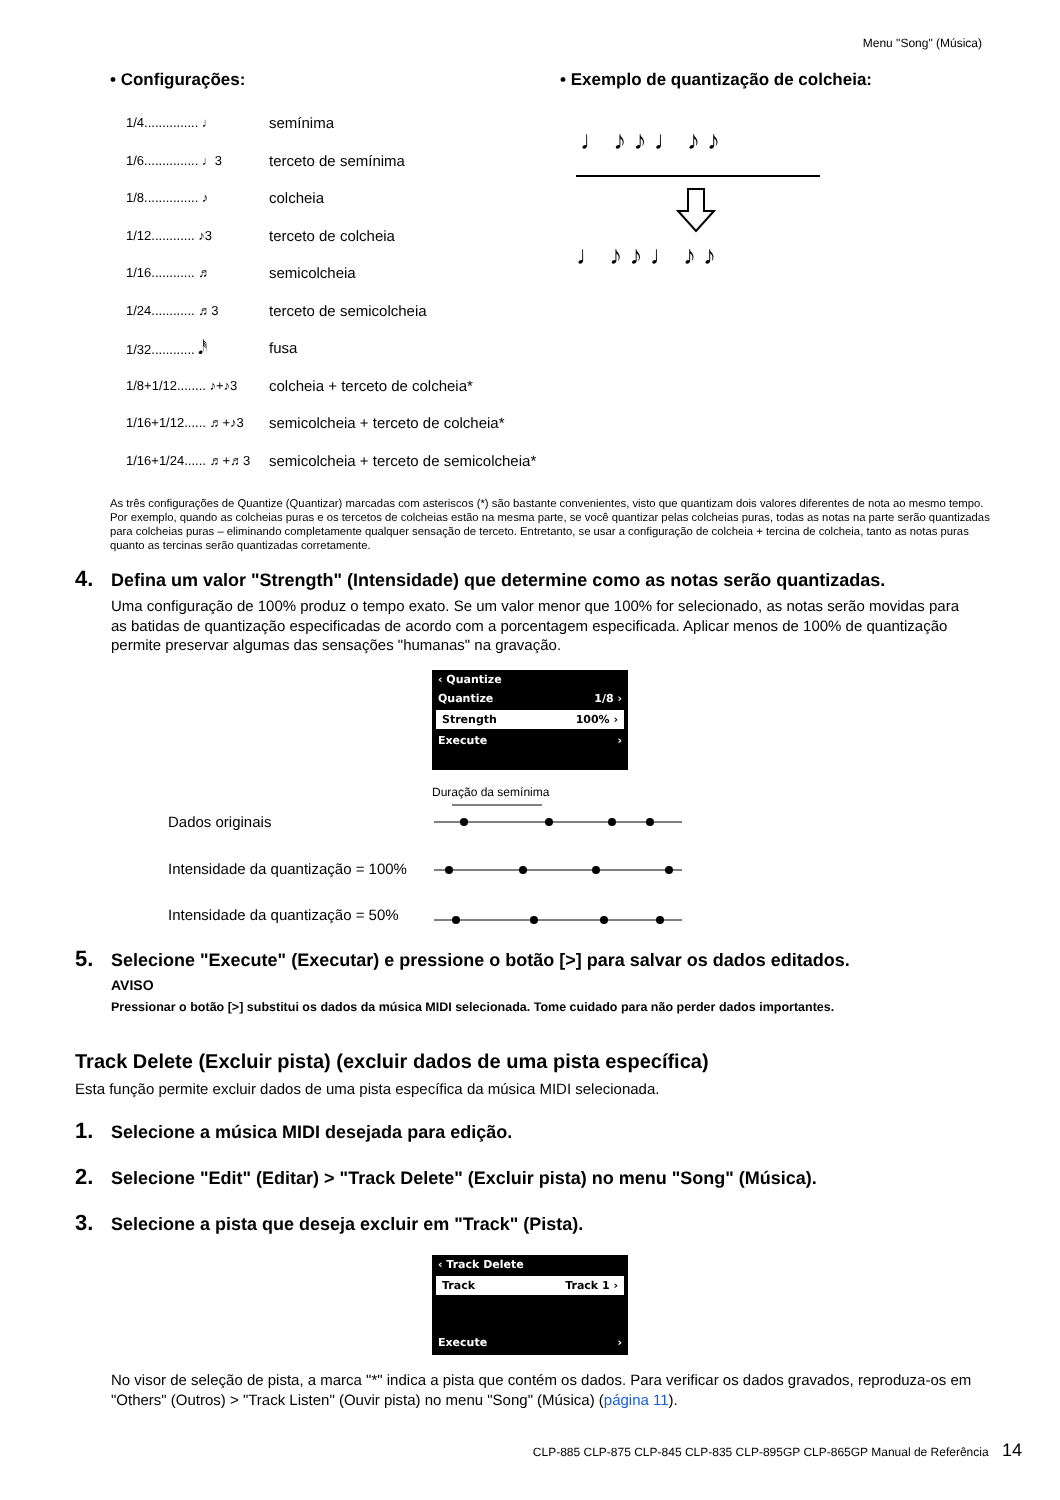Menu "Song" (Música)
• Configurações:
1/4............... ♩ semínima
1/6............... ♩3 terceto de semínima
1/8............... ♪ colcheia
1/12............ ♪3 terceto de colcheia
1/16............ ♬ semicolcheia
1/24............ ♬3 terceto de semicolcheia
1/32............ 𝅘𝅥𝅰 fusa
1/8+1/12........ ♪+♪3 colcheia + terceto de colcheia*
1/16+1/12...... ♬+♪3 semicolcheia + terceto de colcheia*
1/16+1/24...... ♬+♬3 semicolcheia + terceto de semicolcheia*
• Exemplo de quantização de colcheia:
♩ ♪ ♪ ♩ ♪ ♪
♩ ♪ ♪ ♩ ♪ ♪
As três configurações de Quantize (Quantizar) marcadas com asteriscos (*) são bastante convenientes, visto que quantizam dois valores diferentes de nota ao mesmo tempo. Por exemplo, quando as colcheias puras e os tercetos de colcheias estão na mesma parte, se você quantizar pelas colcheias puras, todas as notas na parte serão quantizadas para colcheias puras – eliminando completamente qualquer sensação de terceto. Entretanto, se usar a configuração de colcheia + tercina de colcheia, tanto as notas puras quanto as tercinas serão quantizadas corretamente.
4. Defina um valor "Strength" (Intensidade) que determine como as notas serão quantizadas.
Uma configuração de 100% produz o tempo exato. Se um valor menor que 100% for selecionado, as notas serão movidas para as batidas de quantização especificadas de acordo com a porcentagem especificada. Aplicar menos de 100% de quantização permite preservar algumas das sensações "humanas" na gravação.
‹ Quantize
Quantize 1/8 ›
Strength 100% ›
Execute ›
Duração da semínima
Dados originais
Intensidade da quantização = 100%
Intensidade da quantização = 50%
5. Selecione "Execute" (Executar) e pressione o botão [>] para salvar os dados editados.
AVISO
Pressionar o botão [>] substitui os dados da música MIDI selecionada. Tome cuidado para não perder dados importantes.
Track Delete (Excluir pista) (excluir dados de uma pista específica)
Esta função permite excluir dados de uma pista específica da música MIDI selecionada.
1. Selecione a música MIDI desejada para edição.
2. Selecione "Edit" (Editar) > "Track Delete" (Excluir pista) no menu "Song" (Música).
3. Selecione a pista que deseja excluir em "Track" (Pista).
‹ Track Delete
Track Track 1 ›
Execute ›
No visor de seleção de pista, a marca "*" indica a pista que contém os dados. Para verificar os dados gravados, reproduza-os em "Others" (Outros) > "Track Listen" (Ouvir pista) no menu "Song" (Música) (página 11).
CLP-885 CLP-875 CLP-845 CLP-835 CLP-895GP CLP-865GP Manual de Referência 14